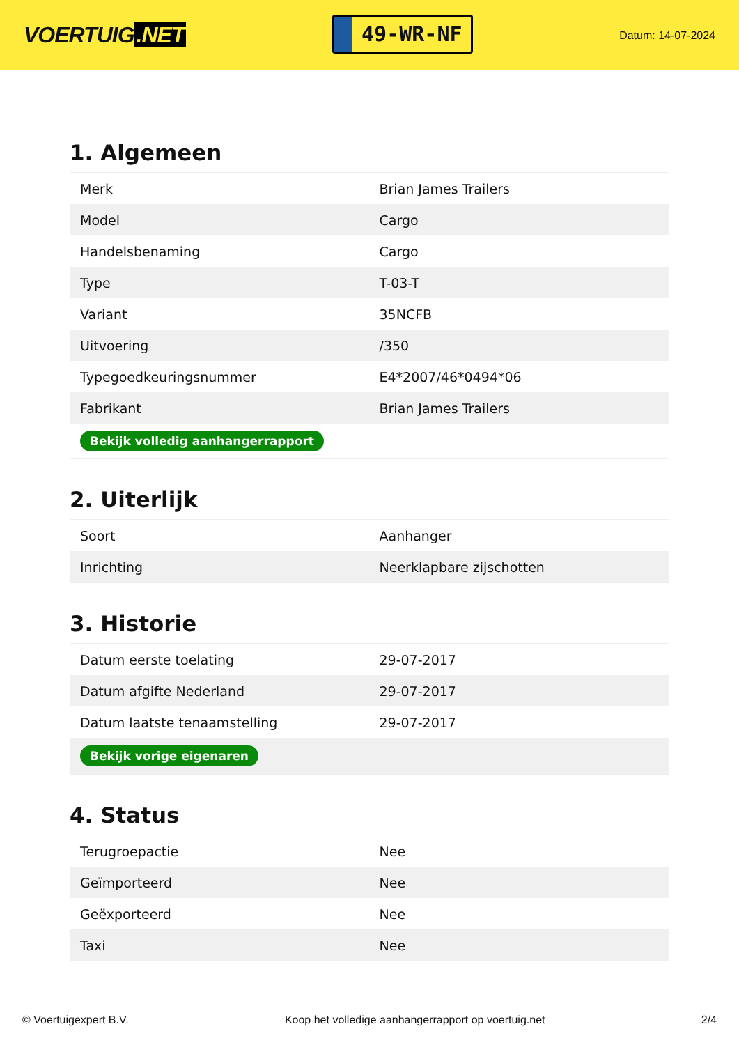VOERTUIG.NET
49-WR-NF
Datum: 14-07-2024
1. Algemeen
| Merk | Brian James Trailers |
| Model | Cargo |
| Handelsbenaming | Cargo |
| Type | T-03-T |
| Variant | 35NCFB |
| Uitvoering | /350 |
| Typegoedkeuringsnummer | E4*2007/46*0494*06 |
| Fabrikant | Brian James Trailers |
| Bekijk volledig aanhangerrapport | |
2. Uiterlijk
| Soort | Aanhanger |
| Inrichting | Neerklapbare zijschotten |
3. Historie
| Datum eerste toelating | 29-07-2017 |
| Datum afgifte Nederland | 29-07-2017 |
| Datum laatste tenaamstelling | 29-07-2017 |
| Bekijk vorige eigenaren | |
4. Status
| Terugroepactie | Nee |
| Geïmporteerd | Nee |
| Geëxporteerd | Nee |
| Taxi | Nee |
© Voertuigexpert B.V. Koop het volledige aanhangerrapport op voertuig.net 2/4